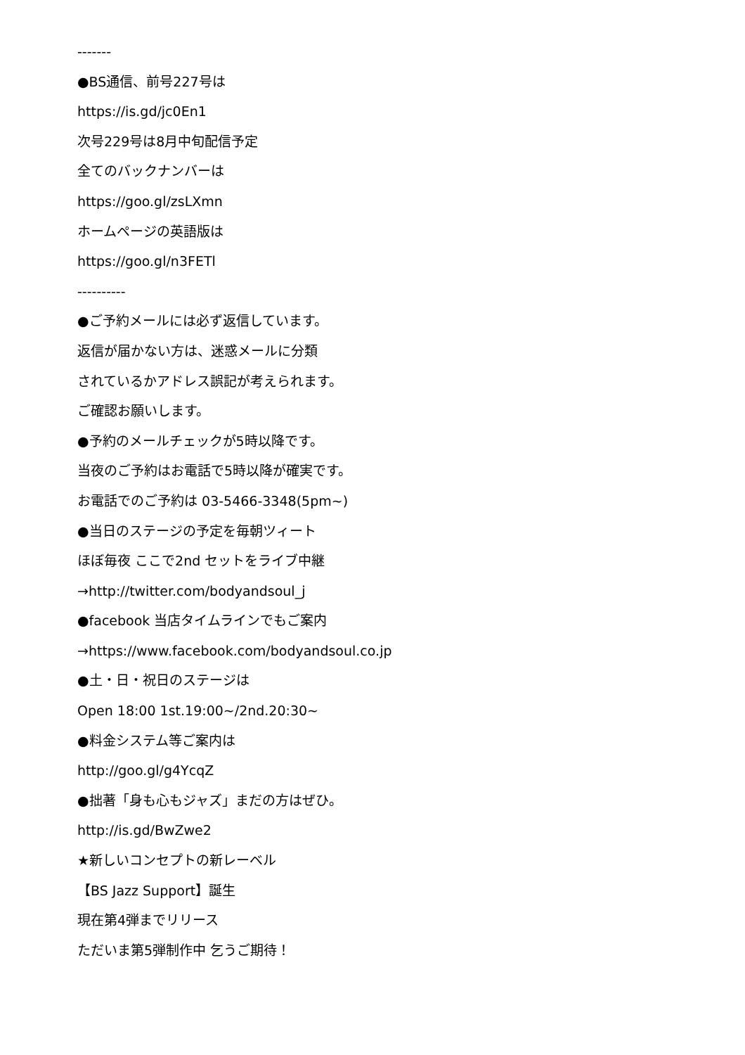-------
●BS通信、前号227号は
https://is.gd/jc0En1
次号229号は8月中旬配信予定
全てのバックナンバーは
https://goo.gl/zsLXmn
ホームページの英語版は
https://goo.gl/n3FETl
----------
●ご予約メールには必ず返信しています。
返信が届かない方は、迷惑メールに分類
されているかアドレス誤記が考えられます。
ご確認お願いします。
●予約のメールチェックが5時以降です。
当夜のご予約はお電話で5時以降が確実です。
お電話でのご予約は 03-5466-3348(5pm~)
●当日のステージの予定を毎朝ツィート
ほぼ毎夜 ここで2nd セットをライブ中継
→http://twitter.com/bodyandsoul_j
●facebook 当店タイムラインでもご案内
→https://www.facebook.com/bodyandsoul.co.jp
●土・日・祝日のステージは
Open 18:00 1st.19:00~/2nd.20:30~
●料金システム等ご案内は
http://goo.gl/g4YcqZ
●拙著「身も心もジャズ」まだの方はぜひ。
http://is.gd/BwZwe2
★新しいコンセプトの新レーベル
【BS Jazz Support】誕生
現在第4弾までリリース
ただいま第5弾制作中 乞うご期待！